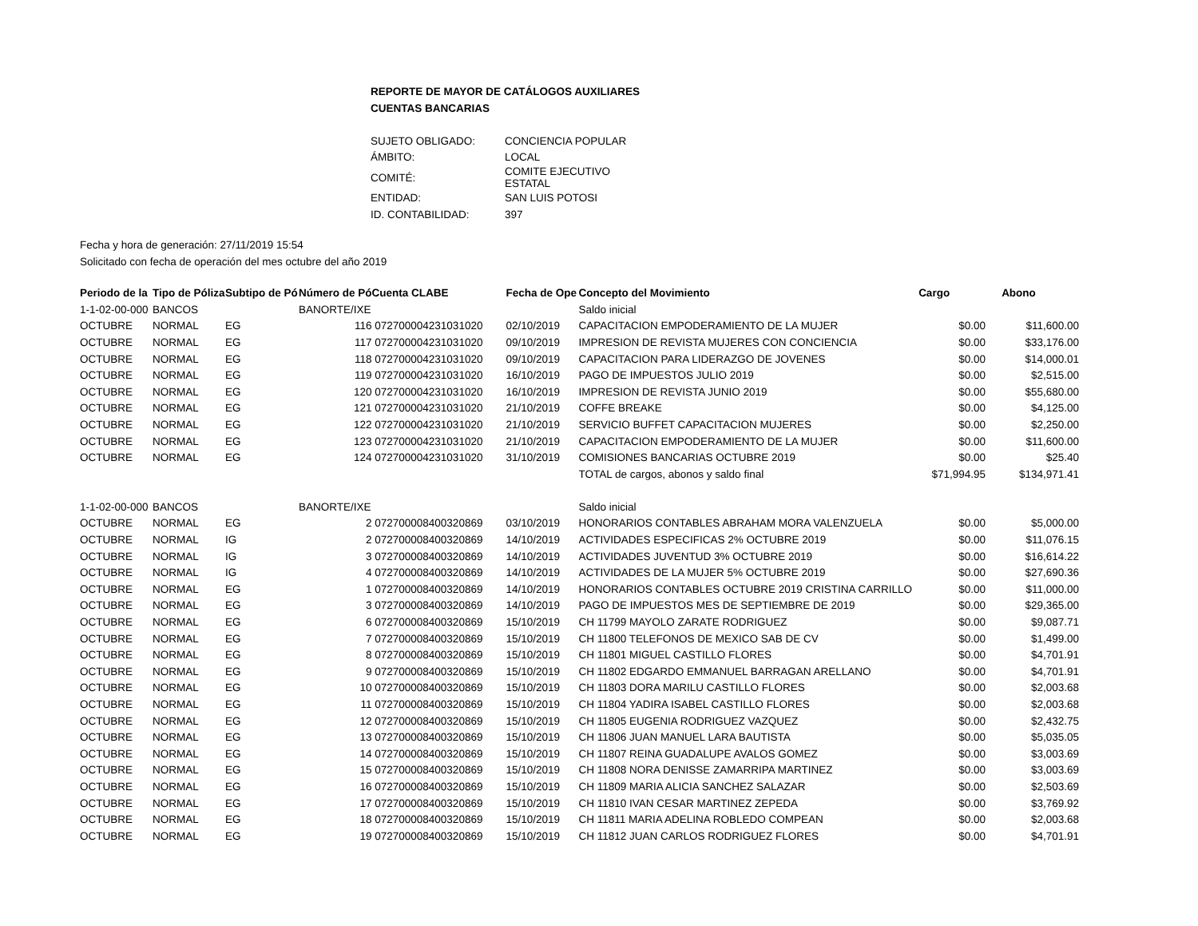REPORTE DE MAYOR DE CATÁLOGOS AUXILIARES
CUENTAS BANCARIAS
| SUJETO OBLIGADO: | CONCIENCIA POPULAR |
| ÁMBITO: | LOCAL |
| COMITÉ: | COMITE EJECUTIVO ESTATAL |
| ENTIDAD: | SAN LUIS POTOSI |
| ID. CONTABILIDAD: | 397 |
Fecha y hora de generación: 27/11/2019 15:54
Solicitado con fecha de operación del mes octubre del año 2019
| Periodo de la | Tipo de Póliza | Subtipo de Pó | Número de Pó | Cuenta CLABE | Fecha de Ope | Concepto del Movimiento | Cargo | Abono |
| --- | --- | --- | --- | --- | --- | --- | --- | --- |
| 1-1-02-00-000 | BANCOS | | BANORTE/IXE | | | Saldo inicial | | |
| OCTUBRE | NORMAL | EG | 116 | 072700004231031020 | 02/10/2019 | CAPACITACION EMPODERAMIENTO DE LA MUJER | $0.00 | $11,600.00 |
| OCTUBRE | NORMAL | EG | 117 | 072700004231031020 | 09/10/2019 | IMPRESION DE REVISTA MUJERES CON CONCIENCIA | $0.00 | $33,176.00 |
| OCTUBRE | NORMAL | EG | 118 | 072700004231031020 | 09/10/2019 | CAPACITACION PARA LIDERAZGO DE JOVENES | $0.00 | $14,000.01 |
| OCTUBRE | NORMAL | EG | 119 | 072700004231031020 | 16/10/2019 | PAGO DE IMPUESTOS JULIO 2019 | $0.00 | $2,515.00 |
| OCTUBRE | NORMAL | EG | 120 | 072700004231031020 | 16/10/2019 | IMPRESION DE REVISTA JUNIO 2019 | $0.00 | $55,680.00 |
| OCTUBRE | NORMAL | EG | 121 | 072700004231031020 | 21/10/2019 | COFFE BREAKE | $0.00 | $4,125.00 |
| OCTUBRE | NORMAL | EG | 122 | 072700004231031020 | 21/10/2019 | SERVICIO BUFFET CAPACITACION MUJERES | $0.00 | $2,250.00 |
| OCTUBRE | NORMAL | EG | 123 | 072700004231031020 | 21/10/2019 | CAPACITACION EMPODERAMIENTO DE LA MUJER | $0.00 | $11,600.00 |
| OCTUBRE | NORMAL | EG | 124 | 072700004231031020 | 31/10/2019 | COMISIONES BANCARIAS OCTUBRE 2019 | $0.00 | $25.40 |
| | | | | | | TOTAL de cargos, abonos y saldo final | $71,994.95 | $134,971.41 |
| 1-1-02-00-000 | BANCOS | | BANORTE/IXE | | | Saldo inicial | | |
| OCTUBRE | NORMAL | EG | 2 | 072700008400320869 | 03/10/2019 | HONORARIOS CONTABLES ABRAHAM MORA VALENZUELA | $0.00 | $5,000.00 |
| OCTUBRE | NORMAL | IG | 2 | 072700008400320869 | 14/10/2019 | ACTIVIDADES ESPECIFICAS 2% OCTUBRE 2019 | $0.00 | $11,076.15 |
| OCTUBRE | NORMAL | IG | 3 | 072700008400320869 | 14/10/2019 | ACTIVIDADES JUVENTUD 3% OCTUBRE 2019 | $0.00 | $16,614.22 |
| OCTUBRE | NORMAL | IG | 4 | 072700008400320869 | 14/10/2019 | ACTIVIDADES DE LA MUJER 5% OCTUBRE 2019 | $0.00 | $27,690.36 |
| OCTUBRE | NORMAL | EG | 1 | 072700008400320869 | 14/10/2019 | HONORARIOS CONTABLES OCTUBRE 2019 CRISTINA CARRILLO | $0.00 | $11,000.00 |
| OCTUBRE | NORMAL | EG | 3 | 072700008400320869 | 14/10/2019 | PAGO DE IMPUESTOS MES DE SEPTIEMBRE DE 2019 | $0.00 | $29,365.00 |
| OCTUBRE | NORMAL | EG | 6 | 072700008400320869 | 15/10/2019 | CH 11799 MAYOLO ZARATE RODRIGUEZ | $0.00 | $9,087.71 |
| OCTUBRE | NORMAL | EG | 7 | 072700008400320869 | 15/10/2019 | CH 11800 TELEFONOS DE MEXICO SAB DE CV | $0.00 | $1,499.00 |
| OCTUBRE | NORMAL | EG | 8 | 072700008400320869 | 15/10/2019 | CH 11801 MIGUEL CASTILLO FLORES | $0.00 | $4,701.91 |
| OCTUBRE | NORMAL | EG | 9 | 072700008400320869 | 15/10/2019 | CH 11802 EDGARDO EMMANUEL BARRAGAN ARELLANO | $0.00 | $4,701.91 |
| OCTUBRE | NORMAL | EG | 10 | 072700008400320869 | 15/10/2019 | CH 11803 DORA MARILU CASTILLO FLORES | $0.00 | $2,003.68 |
| OCTUBRE | NORMAL | EG | 11 | 072700008400320869 | 15/10/2019 | CH 11804 YADIRA ISABEL CASTILLO FLORES | $0.00 | $2,003.68 |
| OCTUBRE | NORMAL | EG | 12 | 072700008400320869 | 15/10/2019 | CH 11805 EUGENIA RODRIGUEZ VAZQUEZ | $0.00 | $2,432.75 |
| OCTUBRE | NORMAL | EG | 13 | 072700008400320869 | 15/10/2019 | CH 11806 JUAN MANUEL LARA BAUTISTA | $0.00 | $5,035.05 |
| OCTUBRE | NORMAL | EG | 14 | 072700008400320869 | 15/10/2019 | CH 11807 REINA GUADALUPE AVALOS GOMEZ | $0.00 | $3,003.69 |
| OCTUBRE | NORMAL | EG | 15 | 072700008400320869 | 15/10/2019 | CH 11808 NORA DENISSE ZAMARRIPA MARTINEZ | $0.00 | $3,003.69 |
| OCTUBRE | NORMAL | EG | 16 | 072700008400320869 | 15/10/2019 | CH 11809 MARIA ALICIA SANCHEZ SALAZAR | $0.00 | $2,503.69 |
| OCTUBRE | NORMAL | EG | 17 | 072700008400320869 | 15/10/2019 | CH 11810 IVAN CESAR MARTINEZ ZEPEDA | $0.00 | $3,769.92 |
| OCTUBRE | NORMAL | EG | 18 | 072700008400320869 | 15/10/2019 | CH 11811 MARIA ADELINA ROBLEDO COMPEAN | $0.00 | $2,003.68 |
| OCTUBRE | NORMAL | EG | 19 | 072700008400320869 | 15/10/2019 | CH 11812 JUAN CARLOS RODRIGUEZ FLORES | $0.00 | $4,701.91 |